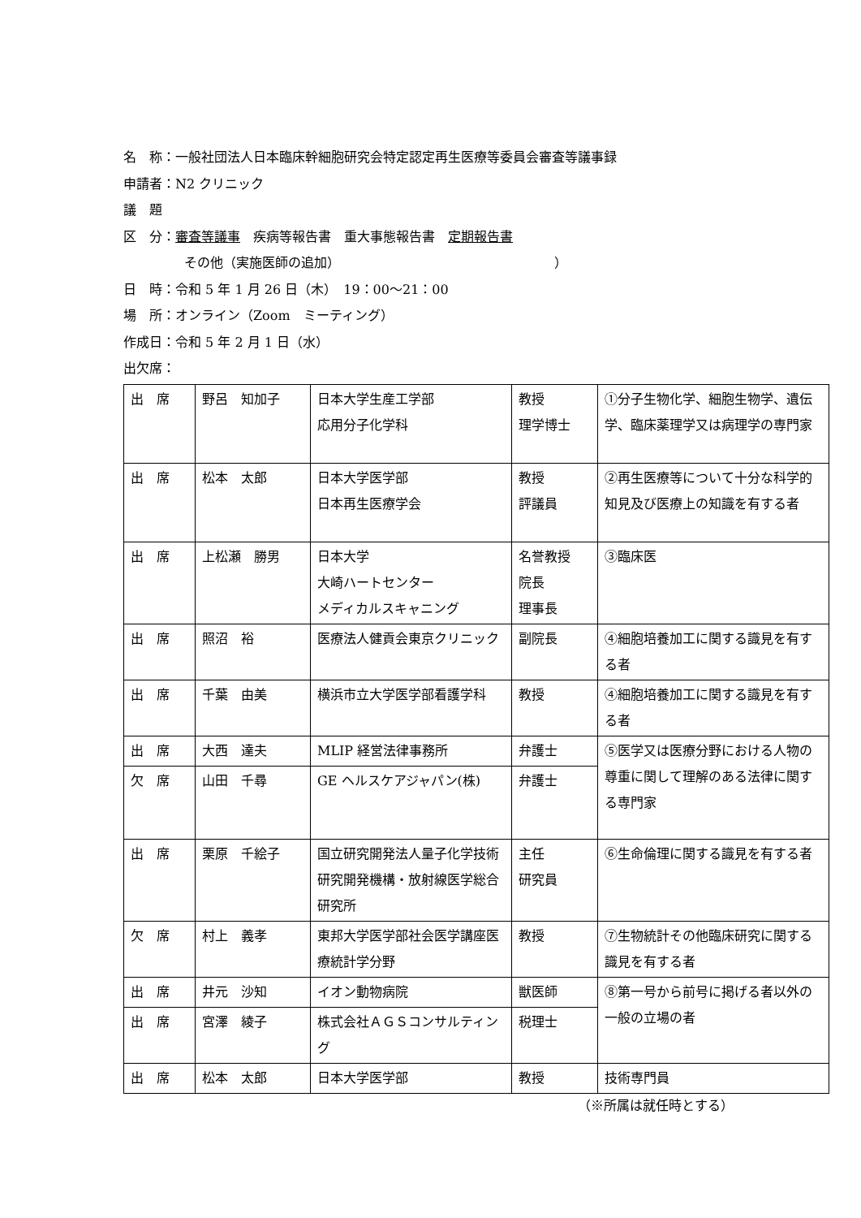名　称：一般社団法人日本臨床幹細胞研究会特定認定再生医療等委員会審査等議事録
申請者：N2 クリニック
議　題
区　分：審査等議事　疾病等報告書　重大事態報告書　定期報告書
その他（実施医師の追加）　　　　　　　　　　　　　　　　　）
日　時：令和 5 年 1 月 26 日（木）　19：00～21：00
場　所：オンライン（Zoom　ミーティング）
作成日：令和 5 年 2 月 1 日（水）
出欠席：
| 出 席 | 野呂 知加子 | 日本大学生産工学部 応用分子化学科 | 教授 理学博士 | ①分子生物化学、細胞生物学、遺伝学、臨床薬理学又は病理学の専門家 |
| 出 席 | 松本 太郎 | 日本大学医学部 日本再生医療学会 | 教授 評議員 | ②再生医療等について十分な科学的知見及び医療上の知識を有する者 |
| 出 席 | 上松瀬 勝男 | 日本大学 大崎ハートセンター メディカルスキャニング | 名誉教授 院長 理事長 | ③臨床医 |
| 出 席 | 照沼 裕 | 医療法人健貢会東京クリニック | 副院長 | ④細胞培養加工に関する識見を有する者 |
| 出 席 | 千葉 由美 | 横浜市立大学医学部看護学科 | 教授 | ④細胞培養加工に関する識見を有する者 |
| 出 席 | 大西 達夫 | MLIP 経営法律事務所 | 弁護士 | ⑤医学又は医療分野における人物の尊重に関して理解のある法律に関する専門家 |
| 欠 席 | 山田 千尋 | GE ヘルスケアジャパン(株) | 弁護士 | |
| 出 席 | 栗原 千絵子 | 国立研究開発法人量子化学技術研究開発機構・放射線医学総合研究所 | 主任 研究員 | ⑥生命倫理に関する識見を有する者 |
| 欠 席 | 村上 義孝 | 東邦大学医学部社会医学講座医療統計学分野 | 教授 | ⑦生物統計その他臨床研究に関する識見を有する者 |
| 出 席 | 井元 沙知 | イオン動物病院 | 獣医師 | ⑧第一号から前号に掲げる者以外の一般の立場の者 |
| 出 席 | 宮澤 綾子 | 株式会社ＡＧＳコンサルティング | 税理士 | |
| 出 席 | 松本 太郎 | 日本大学医学部 | 教授 | 技術専門員 |
（※所属は就任時とする）